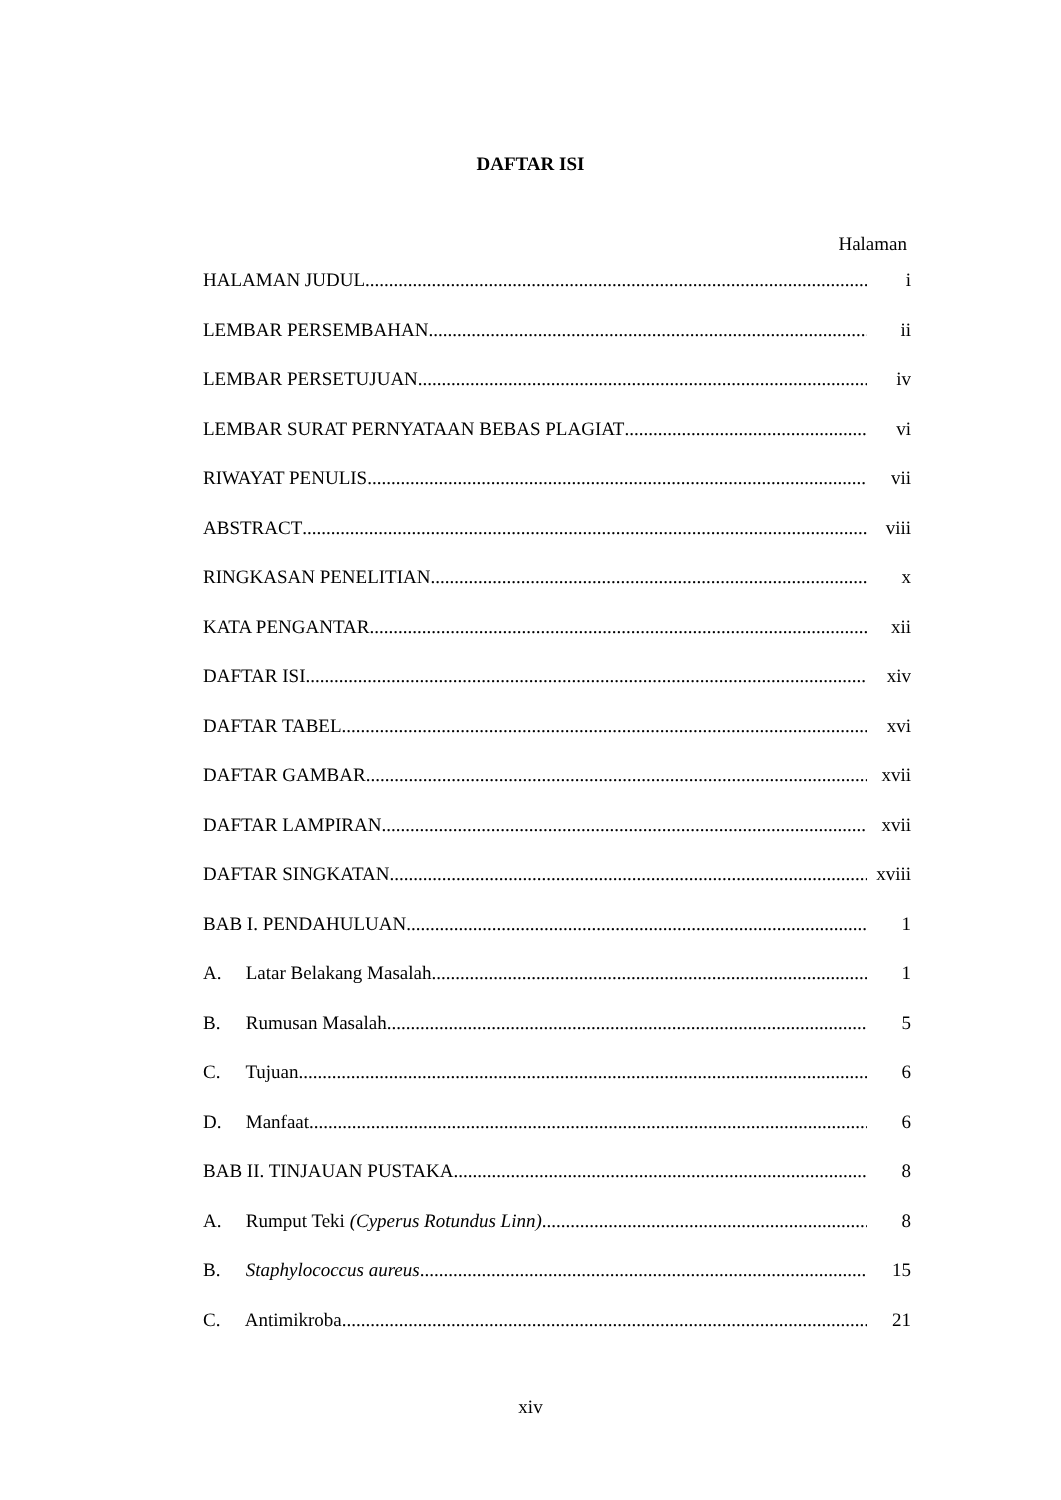DAFTAR ISI
Halaman
HALAMAN JUDUL i
LEMBAR PERSEMBAHAN ii
LEMBAR PERSETUJUAN iv
LEMBAR SURAT PERNYATAAN BEBAS PLAGIAT vi
RIWAYAT PENULIS vii
ABSTRACT viii
RINGKASAN PENELITIAN x
KATA PENGANTAR xii
DAFTAR ISI xiv
DAFTAR TABEL xvi
DAFTAR GAMBAR xvii
DAFTAR LAMPIRAN xvii
DAFTAR SINGKATAN xviii
BAB I. PENDAHULUAN 1
A. Latar Belakang Masalah 1
B. Rumusan Masalah 5
C. Tujuan 6
D. Manfaat 6
BAB II. TINJAUAN PUSTAKA 8
A. Rumput Teki (Cyperus Rotundus Linn) 8
B. Staphylococcus aureus 15
C. Antimikroba 21
xiv